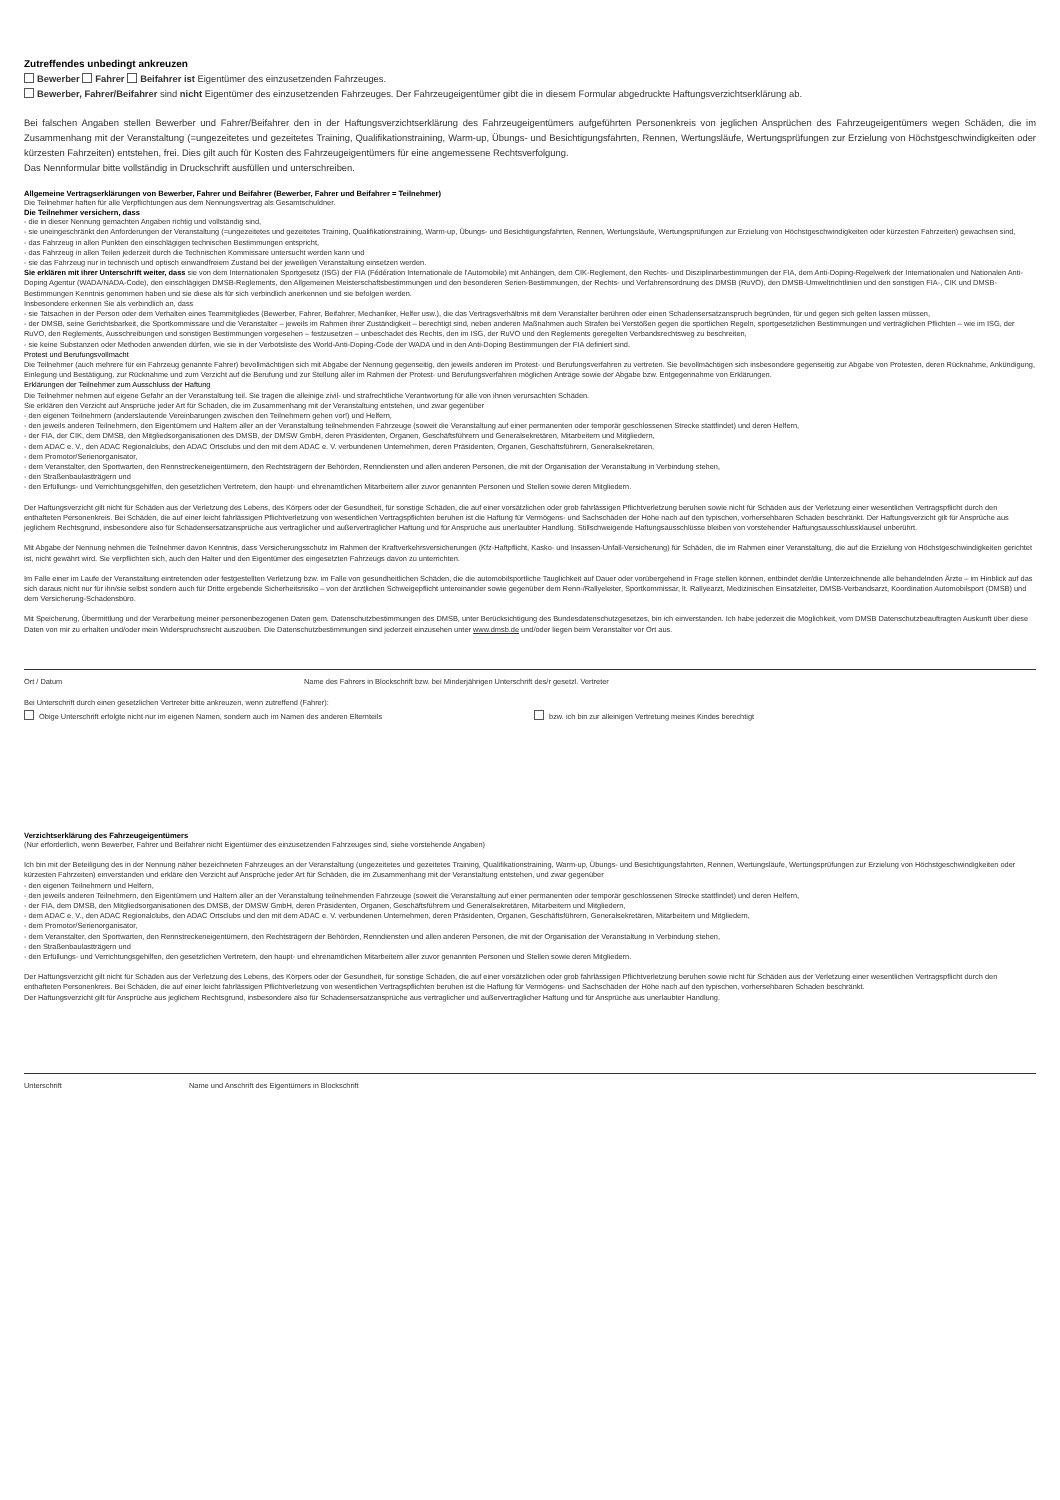Zutreffendes unbedingt ankreuzen
Bewerber Fahrer Beifahrer ist Eigentümer des einzusetzenden Fahrzeuges.
Bewerber, Fahrer/Beifahrer sind nicht Eigentümer des einzusetzenden Fahrzeuges. Der Fahrzeugeigentümer gibt die in diesem Formular abgedruckte Haftungsverzichtserklärung ab.
Bei falschen Angaben stellen Bewerber und Fahrer/Beifahrer den in der Haftungsverzichtserklärung des Fahrzeugeigentümers aufgeführten Personenkreis von jeglichen Ansprüchen des Fahrzeugeigentümers wegen Schäden, die im Zusammenhang mit der Veranstaltung (=ungezeitetes und gezeitetes Training, Qualifikationstraining, Warm-up, Übungs- und Besichtigungsfahrten, Rennen, Wertungsläufe, Wertungsprüfungen zur Erzielung von Höchstgeschwindigkeiten oder kürzesten Fahrzeiten) entstehen, frei. Dies gilt auch für Kosten des Fahrzeugeigentümers für eine angemessene Rechtsverfolgung.
Das Nennformular bitte vollständig in Druckschrift ausfüllen und unterschreiben.
Allgemeine Vertragserklärungen von Bewerber, Fahrer und Beifahrer (Bewerber, Fahrer und Beifahrer = Teilnehmer)
Die Teilnehmer haften für alle Verpflichtungen aus dem Nennungsvertrag als Gesamtschuldner.
Die Teilnehmer versichern, dass
- die in dieser Nennung gemachten Angaben richtig und vollständig sind,
- sie uneingeschränkt den Anforderungen der Veranstaltung (=ungezeitetes und gezeitetes Training, Qualifikationstraining, Warm-up, Übungs- und Besichtigungsfahrten, Rennen, Wertungsläufe, Wertungsprüfungen zur Erzielung von Höchstgeschwindigkeiten oder kürzesten Fahrzeiten) gewachsen sind,
- das Fahrzeug in allen Punkten den einschlägigen technischen Bestimmungen entspricht,
- das Fahrzeug in allen Teilen jederzeit durch die Technischen Kommissare untersucht werden kann und
- sie das Fahrzeug nur in technisch und optisch einwandfreiem Zustand bei der jeweiligen Veranstaltung einsetzen werden.
Sie erklären mit ihrer Unterschrift weiter, dass sie von dem Internationalen Sportgesetz (ISG) der FIA (Fédération Internationale de l'Automobile) mit Anhängen, dem CIK-Reglement, den Rechts- und Disziplinarbestimmungen der FIA, dem Anti-Doping-Regelwerk der Internationalen und Nationalen Anti-Doping Agentur (WADA/NADA-Code), den einschlägigen DMSB-Reglements, den Allgemeinen Meisterschaftsbestimmungen und den besonderen Serien-Bestimmungen, der Rechts- und Verfahrensordnung des DMSB (RuVO), den DMSB-Umweltrichtlinien und den sonstigen FIA-, CIK und DMSB-Bestimmungen Kenntnis genommen haben und sie diese als für sich verbindlich anerkennen und sie befolgen werden.
Insbesondere erkennen Sie als verbindlich an, dass
- sie Tatsachen in der Person oder dem Verhalten eines Teammitgliedes (Bewerber, Fahrer, Beifahrer, Mechaniker, Helfer usw.), die das Vertragsverhältnis mit dem Veranstalter berühren oder einen Schadensersatzanspruch begründen, für und gegen sich gelten lassen müssen,
- der DMSB, seine Gerichtsbarkeit, die Sportkommissare und die Veranstalter – jeweils im Rahmen ihrer Zuständigkeit – berechtigt sind, neben anderen Maßnahmen auch Strafen bei Verstößen gegen die sportlichen Regeln, sportgesetzlichen Bestimmungen und vertraglichen Pflichten – wie im ISG, der RuVO, den Reglements, Ausschreibungen und sonstigen Bestimmungen vorgesehen – festzusetzen – unbeschadet des Rechts, den im ISG, der RuVO und den Reglements geregelten Verbandsrechtsweg zu beschreiten,
- sie keine Substanzen oder Methoden anwenden dürfen, wie sie in der Verbotsliste des World-Anti-Doping-Code der WADA und in den Anti-Doping Bestimmungen der FIA definiert sind.
Protest und Berufungsvollmacht
Die Teilnehmer (auch mehrere für ein Fahrzeug genannte Fahrer) bevollmächtigen sich mit Abgabe der Nennung gegenseitig, den jeweils anderen im Protest- und Berufungsverfahren zu vertreten. Sie bevollmächtigen sich insbesondere gegenseitig zur Abgabe von Protesten, deren Rücknahme, Ankündigung, Einlegung und Bestätigung, zur Rücknahme und zum Verzicht auf die Berufung und zur Stellung aller im Rahmen der Protest- und Berufungsverfahren möglichen Anträge sowie der Abgabe bzw. Entgegennahme von Erklärungen.
Erklärungen der Teilnehmer zum Ausschluss der Haftung
Die Teilnehmer nehmen auf eigene Gefahr an der Veranstaltung teil. Sie tragen die alleinige zivil- und strafrechtliche Verantwortung für alle von ihnen verursachten Schäden.
Sie erklären den Verzicht auf Ansprüche jeder Art für Schäden, die im Zusammenhang mit der Veranstaltung entstehen, und zwar gegenüber
- den eigenen Teilnehmern (anderslautende Vereinbarungen zwischen den Teilnehmern gehen vor!) und Helfern,
- den jeweils anderen Teilnehmern, den Eigentümern und Haltern aller an der Veranstaltung teilnehmenden Fahrzeuge (soweit die Veranstaltung auf einer permanenten oder temporär geschlossenen Strecke stattfindet) und deren Helfern,
- der FIA, der CIK, dem DMSB, den Mitgliedsorganisationen des DMSB, der DMSW GmbH, deren Präsidenten, Organen, Geschäftsführern und Generalsekretären, Mitarbeitern und Mitgliedern,
- dem ADAC e. V., den ADAC Regionalclubs, den ADAC Ortsclubs und den mit dem ADAC e. V. verbundenen Unternehmen, deren Präsidenten, Organen, Geschäftsführern, Generalsekretären,
- dem Promotor/Serienorganisator,
- dem Veranstalter, den Sportwarten, den Rennstreckeneigentümern, den Rechtsträgern der Behörden, Renndiensten und allen anderen Personen, die mit der Organisation der Veranstaltung in Verbindung stehen,
- den Straßenbaulastträgern und
- den Erfüllungs- und Verrichtungsgehilfen, den gesetzlichen Vertretern, den haupt- und ehrenamtlichen Mitarbeitern aller zuvor genannten Personen und Stellen sowie deren Mitgliedern.
Der Haftungsverzicht gilt nicht für Schäden aus der Verletzung des Lebens, des Körpers oder der Gesundheit, für sonstige Schäden, die auf einer vorsätzlichen oder grob fahrlässigen Pflichtverletzung beruhen sowie nicht für Schäden aus der Verletzung einer wesentlichen Vertragspflicht durch den enthafteten Personenkreis. Bei Schäden, die auf einer leicht fahrlässigen Pflichtverletzung von wesentlichen Vertragspflichten beruhen ist die Haftung für Vermögens- und Sachschäden der Höhe nach auf den typischen, vorhersehbaren Schaden beschränkt. Der Haftungsverzicht gilt für Ansprüche aus jeglichem Rechtsgrund, insbesondere also für Schadensersatzansprüche aus vertraglicher und außervertraglicher Haftung und für Ansprüche aus unerlaubter Handlung. Stillschweigende Haftungsausschlüsse bleiben von vorstehender Haftungsausschlussklausel unberührt.
Mit Abgabe der Nennung nehmen die Teilnehmer davon Kenntnis, dass Versicherungsschutz im Rahmen der Kraftverkehrsversicherungen (Kfz-Haftpflicht, Kasko- und Insassen-Unfall-Versicherung) für Schäden, die im Rahmen einer Veranstaltung, die auf die Erzielung von Höchstgeschwindigkeiten gerichtet ist, nicht gewährt wird. Sie verpflichten sich, auch den Halter und den Eigentümer des eingesetzten Fahrzeugs davon zu unterrichten.
Im Falle einer im Laufe der Veranstaltung eintretenden oder festgestellten Verletzung bzw. im Falle von gesundheitlichen Schäden, die die automobilsportliche Tauglichkeit auf Dauer oder vorübergehend in Frage stellen können, entbindet der/die Unterzeichnende alle behandelnden Ärzte – im Hinblick auf das sich daraus nicht nur für ihn/sie selbst sondern auch für Dritte ergebende Sicherheitsrisiko – von der ärztlichen Schweigepflicht untereinander sowie gegenüber dem Renn-/Rallyeleiter, Sportkommissar, lt. Rallyearzt, Medizinischen Einsatzleiter, DMSB-Verbandsarzt, Koordination Automobilsport (DMSB) und dem Versicherung-Schadensbüro.
Mit Speicherung, Übermittlung und der Verarbeitung meiner personenbezogenen Daten gem. Datenschutzbestimmungen des DMSB, unter Berücksichtigung des Bundesdatenschutzgesetzes, bin ich einverstanden. Ich habe jederzeit die Möglichkeit, vom DMSB Datenschutzbeauftragten Auskunft über diese Daten von mir zu erhalten und/oder mein Widerspruchsrecht auszuüben. Die Datenschutzbestimmungen sind jederzeit einzusehen unter www.dmsb.de und/oder liegen beim Veranstalter vor Ort aus.
Ort / Datum Name des Fahrers in Blockschrift bzw. bei Minderjährigen Unterschrift des/r gesetzl. Vertreter
Bei Unterschrift durch einen gesetzlichen Vertreter bitte ankreuzen, wenn zutreffend (Fahrer):
Obige Unterschrift erfolgte nicht nur im eigenen Namen, sondern auch im Namen des anderen Elternteils bzw. ich bin zur alleinigen Vertretung meines Kindes berechtigt
Verzichtserklärung des Fahrzeugeigentümers
(Nur erforderlich, wenn Bewerber, Fahrer und Beifahrer nicht Eigentümer des einzusetzenden Fahrzeuges sind, siehe vorstehende Angaben)
Ich bin mit der Beteiligung des in der Nennung näher bezeichneten Fahrzeuges an der Veranstaltung (ungezeitetes und gezeitetes Training, Qualifikationstraining, Warm-up, Übungs- und Besichtigungsfahrten, Rennen, Wertungsläufe, Wertungsprüfungen zur Erzielung von Höchstgeschwindigkeiten oder kürzesten Fahrzeiten) einverstanden und erkläre den Verzicht auf Ansprüche jeder Art für Schäden, die im Zusammenhang mit der Veranstaltung entstehen, und zwar gegenüber
- den eigenen Teilnehmern und Helfern,
- den jeweils anderen Teilnehmern, den Eigentümern und Haltern aller an der Veranstaltung teilnehmenden Fahrzeuge (soweit die Veranstaltung auf einer permanenten oder temporär geschlossenen Strecke stattfindet) und deren Helfern,
- der FIA, dem DMSB, den Mitgliedsorganisationen des DMSB, der DMSW GmbH, deren Präsidenten, Organen, Geschäftsführern und Generalsekretären, Mitarbeitern und Mitgliedern,
- dem ADAC e. V., den ADAC Regionalclubs, den ADAC Ortsclubs und den mit dem ADAC e. V. verbundenen Unternehmen, deren Präsidenten, Organen, Geschäftsführern, Generalsekretären, Mitarbeitern und Mitgliedern,
- dem Promotor/Serienorganisator,
- dem Veranstalter, den Sportwarten, den Rennstreckeneigentümern, den Rechtsträgern der Behörden, Renndiensten und allen anderen Personen, die mit der Organisation der Veranstaltung in Verbindung stehen,
- den Straßenbaulastträgern und
- den Erfüllungs- und Verrichtungsgehilfen, den gesetzlichen Vertretern, den haupt- und ehrenamtlichen Mitarbeitern aller zuvor genannten Personen und Stellen sowie deren Mitgliedern.
Der Haftungsverzicht gilt nicht für Schäden aus der Verletzung des Lebens, des Körpers oder der Gesundheit, für sonstige Schäden, die auf einer vorsätzlichen oder grob fahrlässigen Pflichtverletzung beruhen sowie nicht für Schäden aus der Verletzung einer wesentlichen Vertragspflicht durch den enthafteten Personenkreis. Bei Schäden, die auf einer leicht fahrlässigen Pflichtverletzung von wesentlichen Vertragspflichten beruhen ist die Haftung für Vermögens- und Sachschäden der Höhe nach auf den typischen, vorhersehbaren Schaden beschränkt.
Der Haftungsverzicht gilt für Ansprüche aus jeglichem Rechtsgrund, insbesondere also für Schadensersatzansprüche aus vertraglicher und außervertraglicher Haftung und für Ansprüche aus unerlaubter Handlung.
Unterschrift Name und Anschrift des Eigentümers in Blockschrift